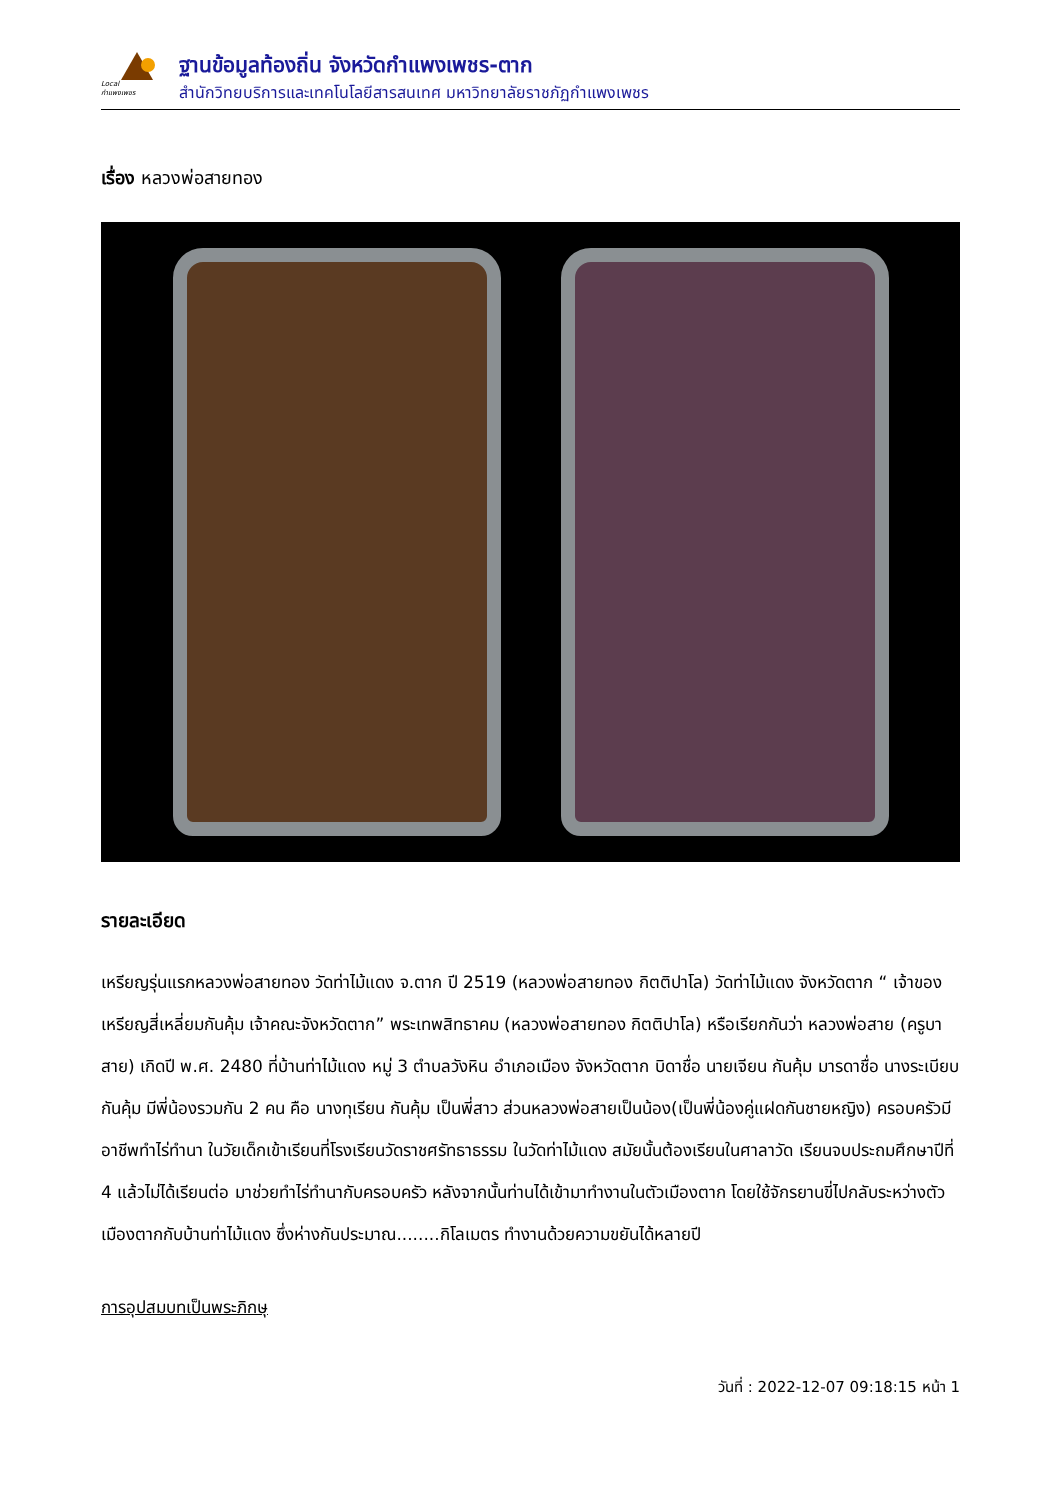Local
กำแพงเพชร
ฐานข้อมูลท้องถิ่น จังหวัดกำแพงเพชร-ตาก
สำนักวิทยบริการและเทคโนโลยีสารสนเทศ มหาวิทยาลัยราชภัฏกำแพงเพชร
เรื่อง หลวงพ่อสายทอง
รายละเอียด
เหรียญรุ่นแรกหลวงพ่อสายทอง วัดท่าไม้แดง จ.ตาก ปี 2519 (หลวงพ่อสายทอง กิตติปาโล) วัดท่าไม้แดง จังหวัดตาก “ เจ้าของเหรียญสี่เหลี่ยมกันคุ้ม เจ้าคณะจังหวัดตาก” พระเทพสิทธาคม (หลวงพ่อสายทอง กิตติปาโล) หรือเรียกกันว่า หลวงพ่อสาย (ครูบาสาย) เกิดปี พ.ศ. 2480 ที่บ้านท่าไม้แดง หมู่ 3 ตำบลวังหิน อำเภอเมือง จังหวัดตาก บิดาชื่อ นายเจียน กันคุ้ม มารดาชื่อ นางระเบียบ กันคุ้ม มีพี่น้องรวมกัน 2 คน คือ นางทุเรียน กันคุ้ม เป็นพี่สาว ส่วนหลวงพ่อสายเป็นน้อง(เป็นพี่น้องคู่แฝดกันชายหญิง) ครอบครัวมีอาชีพทำไร่ทำนา ในวัยเด็กเข้าเรียนที่โรงเรียนวัดราชศรัทธาธรรม ในวัดท่าไม้แดง สมัยนั้นต้องเรียนในศาลาวัด เรียนจบประถมศึกษาปีที่ 4 แล้วไม่ได้เรียนต่อ มาช่วยทำไร่ทำนากับครอบครัว หลังจากนั้นท่านได้เข้ามาทำงานในตัวเมืองตาก โดยใช้จักรยานขี่ไปกลับระหว่างตัวเมืองตากกับบ้านท่าไม้แดง ซึ่งห่างกันประมาณ........กิโลเมตร ทำงานด้วยความขยันได้หลายปี
การอุปสมบทเป็นพระภิกษุ
วันที่ : 2022-12-07 09:18:15 หน้า 1